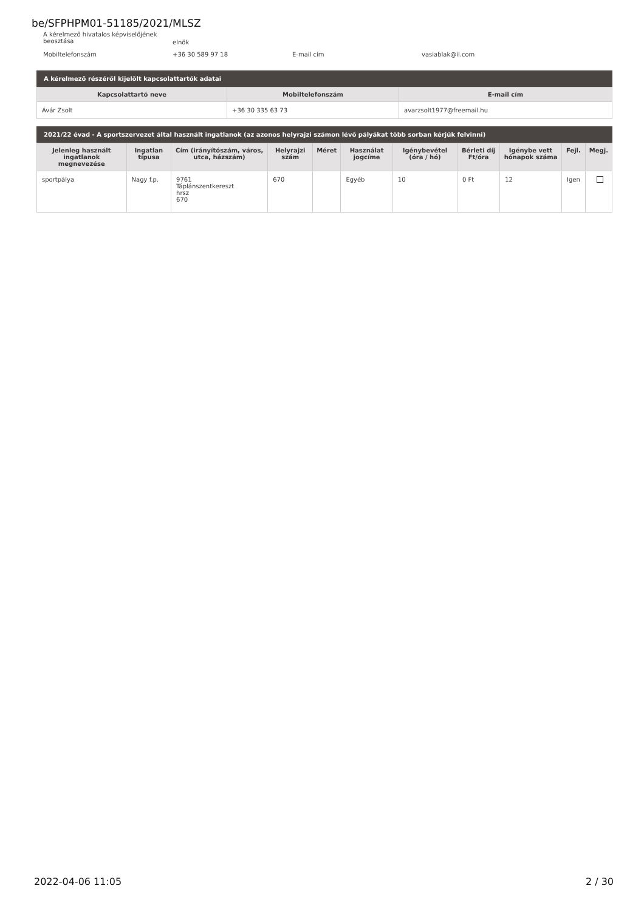be/SFPHPM01-51185/2021/MLSZ
A kérelmező hivatalos képviselőjének beosztása
elnök
Mobiltelefonszám
+36 30 589 97 18
E-mail cím
vasiablak@il.com
A kérelmező részéről kijelölt kapcsolattartók adatai
| Kapcsolattartó neve | Mobiltelefonszám | E-mail cím |
| --- | --- | --- |
| Ávár Zsolt | +36 30 335 63 73 | avarzsolt1977@freemail.hu |
2021/22 évad - A sportszervezet által használt ingatlanok (az azonos helyrajzi számon lévő pályákat több sorban kérjük felvinni)
| Jelenleg használt ingatlanok megnevezése | Ingatlan típusa | Cím (irányítószám, város, utca, házszám) | Helyrajzi szám | Méret | Használat jogcíme | Igénybevétel (óra / hó) | Bérleti díj Ft/óra | Igénybe vett hónapok száma | Fejl. | Megj. |
| --- | --- | --- | --- | --- | --- | --- | --- | --- | --- | --- |
| sportpálya | Nagy f.p. | 9761 Táplánszentkereszt hrsz 670 | 670 | | Egyéb | 10 | 0 Ft | 12 | Igen | |
2022-04-06 11:05 2 / 30